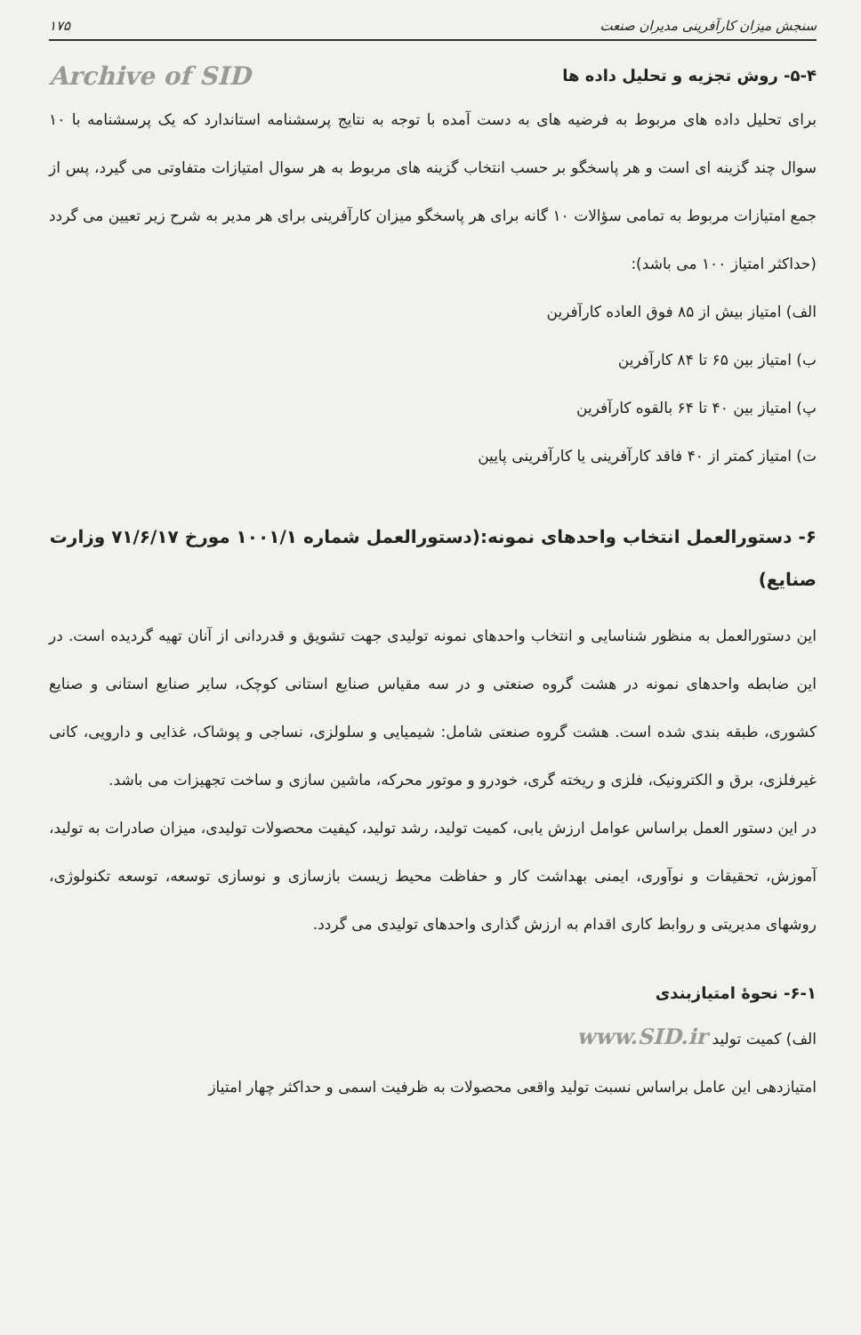سنجش میزان کارآفرینی مدیران صنعت ۱۷۵
۵-۴- روش تجزیه و تحلیل داده ها
Archive of SID
برای تحلیل داده های مربوط به فرضیه های به دست آمده با توجه به نتایج پرسشنامه استاندارد که یک پرسشنامه با ۱۰ سوال چند گزینه ای است و هر پاسخگو بر حسب انتخاب گزینه های مربوط به هر سوال امتیازات متفاوتی می گیرد، پس از جمع امتیازات مربوط به تمامی سؤالات ۱۰ گانه برای هر پاسخگو میزان کارآفرینی برای هر مدیر به شرح زیر تعیین می گردد (حداکثر امتیاز ۱۰۰ می باشد):
الف) امتیاز بیش از ۸۵ فوق العاده کارآفرین
ب) امتیاز بین ۶۵ تا ۸۴ کارآفرین
پ) امتیاز بین ۴۰ تا ۶۴ بالقوه کارآفرین
ت) امتیاز کمتر از ۴۰ فاقد کارآفرینی یا کارآفرینی پایین
۶- دستورالعمل انتخاب واحدهای نمونه:(دستورالعمل شماره ۱۰۰۱/۱ مورخ ۷۱/۶/۱۷ وزارت صنایع)
این دستورالعمل به منظور شناسایی و انتخاب واحدهای نمونه تولیدی جهت تشویق و قدردانی از آنان تهیه گردیده است. در این ضابطه واحدهای نمونه در هشت گروه صنعتی و در سه مقیاس صنایع استانی کوچک، سایر صنایع استانی و صنایع کشوری، طبقه بندی شده است. هشت گروه صنعتی شامل: شیمیایی و سلولزی، نساجی و پوشاک، غذایی و دارویی، کانی غیرفلزی، برق و الکترونیک، فلزی و ریخته گری، خودرو و موتور محرکه، ماشین سازی و ساخت تجهیزات می باشد.
در این دستور العمل براساس عوامل ارزش یابی، کمیت تولید، رشد تولید، کیفیت محصولات تولیدی، میزان صادرات به تولید، آموزش، تحقیقات و نوآوری، ایمنی بهداشت کار و حفاظت محیط زیست بازسازی و نوسازی توسعه، توسعه تکنولوژی، روشهای مدیریتی و روابط کاری اقدام به ارزش گذاری واحدهای تولیدی می گردد.
۶-۱- نحوهٔ امتیازبندی
الف) کمیت تولید www.SID.ir
امتیازدهی این عامل براساس نسبت تولید واقعی محصولات به ظرفیت اسمی و حداکثر چهار امتیاز